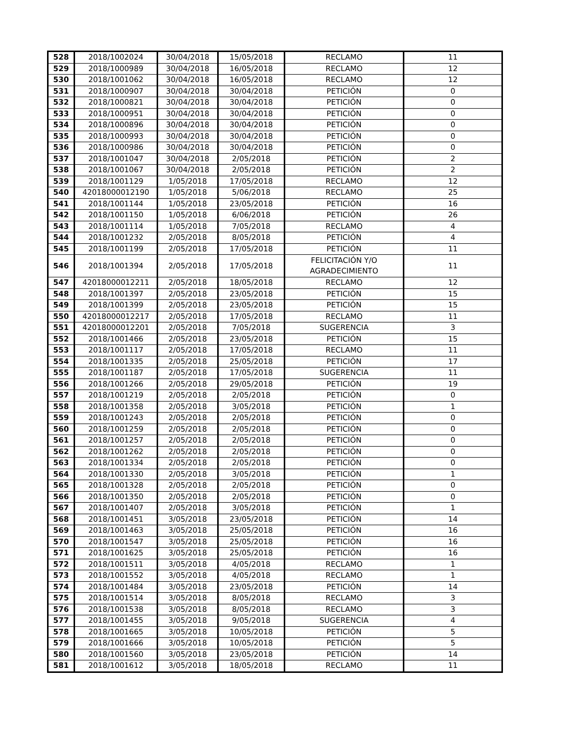| 528 | 2018/1002024 | 30/04/2018 | 15/05/2018 | RECLAMO | 11 |
| 529 | 2018/1000989 | 30/04/2018 | 16/05/2018 | RECLAMO | 12 |
| 530 | 2018/1001062 | 30/04/2018 | 16/05/2018 | RECLAMO | 12 |
| 531 | 2018/1000907 | 30/04/2018 | 30/04/2018 | PETICIÓN | 0 |
| 532 | 2018/1000821 | 30/04/2018 | 30/04/2018 | PETICIÓN | 0 |
| 533 | 2018/1000951 | 30/04/2018 | 30/04/2018 | PETICIÓN | 0 |
| 534 | 2018/1000896 | 30/04/2018 | 30/04/2018 | PETICIÓN | 0 |
| 535 | 2018/1000993 | 30/04/2018 | 30/04/2018 | PETICIÓN | 0 |
| 536 | 2018/1000986 | 30/04/2018 | 30/04/2018 | PETICIÓN | 0 |
| 537 | 2018/1001047 | 30/04/2018 | 2/05/2018 | PETICIÓN | 2 |
| 538 | 2018/1001067 | 30/04/2018 | 2/05/2018 | PETICIÓN | 2 |
| 539 | 2018/1001129 | 1/05/2018 | 17/05/2018 | RECLAMO | 12 |
| 540 | 42018000012190 | 1/05/2018 | 5/06/2018 | RECLAMO | 25 |
| 541 | 2018/1001144 | 1/05/2018 | 23/05/2018 | PETICIÓN | 16 |
| 542 | 2018/1001150 | 1/05/2018 | 6/06/2018 | PETICIÓN | 26 |
| 543 | 2018/1001114 | 1/05/2018 | 7/05/2018 | RECLAMO | 4 |
| 544 | 2018/1001232 | 2/05/2018 | 8/05/2018 | PETICIÓN | 4 |
| 545 | 2018/1001199 | 2/05/2018 | 17/05/2018 | PETICIÓN | 11 |
| 546 | 2018/1001394 | 2/05/2018 | 17/05/2018 | FELICITACIÓN Y/O AGRADECIMIENTO | 11 |
| 547 | 42018000012211 | 2/05/2018 | 18/05/2018 | RECLAMO | 12 |
| 548 | 2018/1001397 | 2/05/2018 | 23/05/2018 | PETICIÓN | 15 |
| 549 | 2018/1001399 | 2/05/2018 | 23/05/2018 | PETICIÓN | 15 |
| 550 | 42018000012217 | 2/05/2018 | 17/05/2018 | RECLAMO | 11 |
| 551 | 42018000012201 | 2/05/2018 | 7/05/2018 | SUGERENCIA | 3 |
| 552 | 2018/1001466 | 2/05/2018 | 23/05/2018 | PETICIÓN | 15 |
| 553 | 2018/1001117 | 2/05/2018 | 17/05/2018 | RECLAMO | 11 |
| 554 | 2018/1001335 | 2/05/2018 | 25/05/2018 | PETICIÓN | 17 |
| 555 | 2018/1001187 | 2/05/2018 | 17/05/2018 | SUGERENCIA | 11 |
| 556 | 2018/1001266 | 2/05/2018 | 29/05/2018 | PETICIÓN | 19 |
| 557 | 2018/1001219 | 2/05/2018 | 2/05/2018 | PETICIÓN | 0 |
| 558 | 2018/1001358 | 2/05/2018 | 3/05/2018 | PETICIÓN | 1 |
| 559 | 2018/1001243 | 2/05/2018 | 2/05/2018 | PETICIÓN | 0 |
| 560 | 2018/1001259 | 2/05/2018 | 2/05/2018 | PETICIÓN | 0 |
| 561 | 2018/1001257 | 2/05/2018 | 2/05/2018 | PETICIÓN | 0 |
| 562 | 2018/1001262 | 2/05/2018 | 2/05/2018 | PETICIÓN | 0 |
| 563 | 2018/1001334 | 2/05/2018 | 2/05/2018 | PETICIÓN | 0 |
| 564 | 2018/1001330 | 2/05/2018 | 3/05/2018 | PETICIÓN | 1 |
| 565 | 2018/1001328 | 2/05/2018 | 2/05/2018 | PETICIÓN | 0 |
| 566 | 2018/1001350 | 2/05/2018 | 2/05/2018 | PETICIÓN | 0 |
| 567 | 2018/1001407 | 2/05/2018 | 3/05/2018 | PETICIÓN | 1 |
| 568 | 2018/1001451 | 3/05/2018 | 23/05/2018 | PETICIÓN | 14 |
| 569 | 2018/1001463 | 3/05/2018 | 25/05/2018 | PETICIÓN | 16 |
| 570 | 2018/1001547 | 3/05/2018 | 25/05/2018 | PETICIÓN | 16 |
| 571 | 2018/1001625 | 3/05/2018 | 25/05/2018 | PETICIÓN | 16 |
| 572 | 2018/1001511 | 3/05/2018 | 4/05/2018 | RECLAMO | 1 |
| 573 | 2018/1001552 | 3/05/2018 | 4/05/2018 | RECLAMO | 1 |
| 574 | 2018/1001484 | 3/05/2018 | 23/05/2018 | PETICIÓN | 14 |
| 575 | 2018/1001514 | 3/05/2018 | 8/05/2018 | RECLAMO | 3 |
| 576 | 2018/1001538 | 3/05/2018 | 8/05/2018 | RECLAMO | 3 |
| 577 | 2018/1001455 | 3/05/2018 | 9/05/2018 | SUGERENCIA | 4 |
| 578 | 2018/1001665 | 3/05/2018 | 10/05/2018 | PETICIÓN | 5 |
| 579 | 2018/1001666 | 3/05/2018 | 10/05/2018 | PETICIÓN | 5 |
| 580 | 2018/1001560 | 3/05/2018 | 23/05/2018 | PETICIÓN | 14 |
| 581 | 2018/1001612 | 3/05/2018 | 18/05/2018 | RECLAMO | 11 |